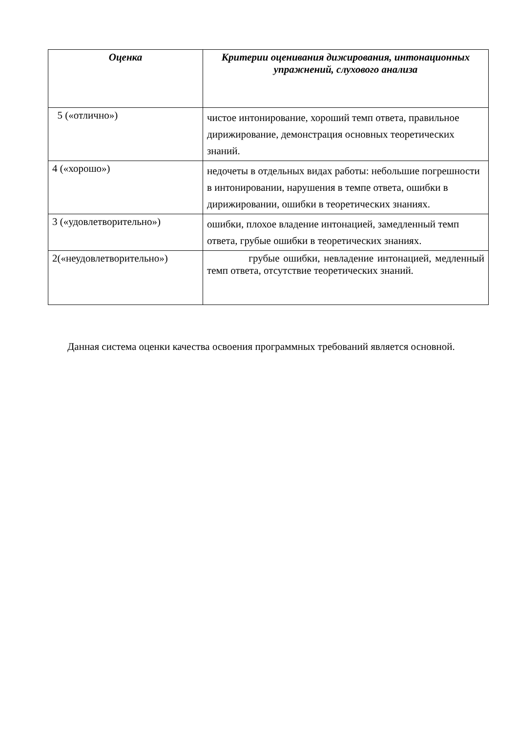| Оценка | Критерии оценивания дижирования, интонационных упражнений, слухового анализа |
| --- | --- |
| 5 («отлично») | чистое интонирование, хороший темп ответа, правильное дирижирование, демонстрация основных теоретических знаний. |
| 4 («хорошо») | недочеты в отдельных видах работы: небольшие погрешности в интонировании, нарушения в темпе ответа, ошибки в дирижировании, ошибки в теоретических знаниях. |
| 3 («удовлетворительно») | ошибки, плохое владение интонацией, замедленный темп ответа, грубые ошибки в теоретических знаниях. |
| 2(«неудовлетворительно») | грубые ошибки, невладение интонацией, медленный темп ответа, отсутствие теоретических знаний. |
Данная система оценки качества освоения программных требований является основной.